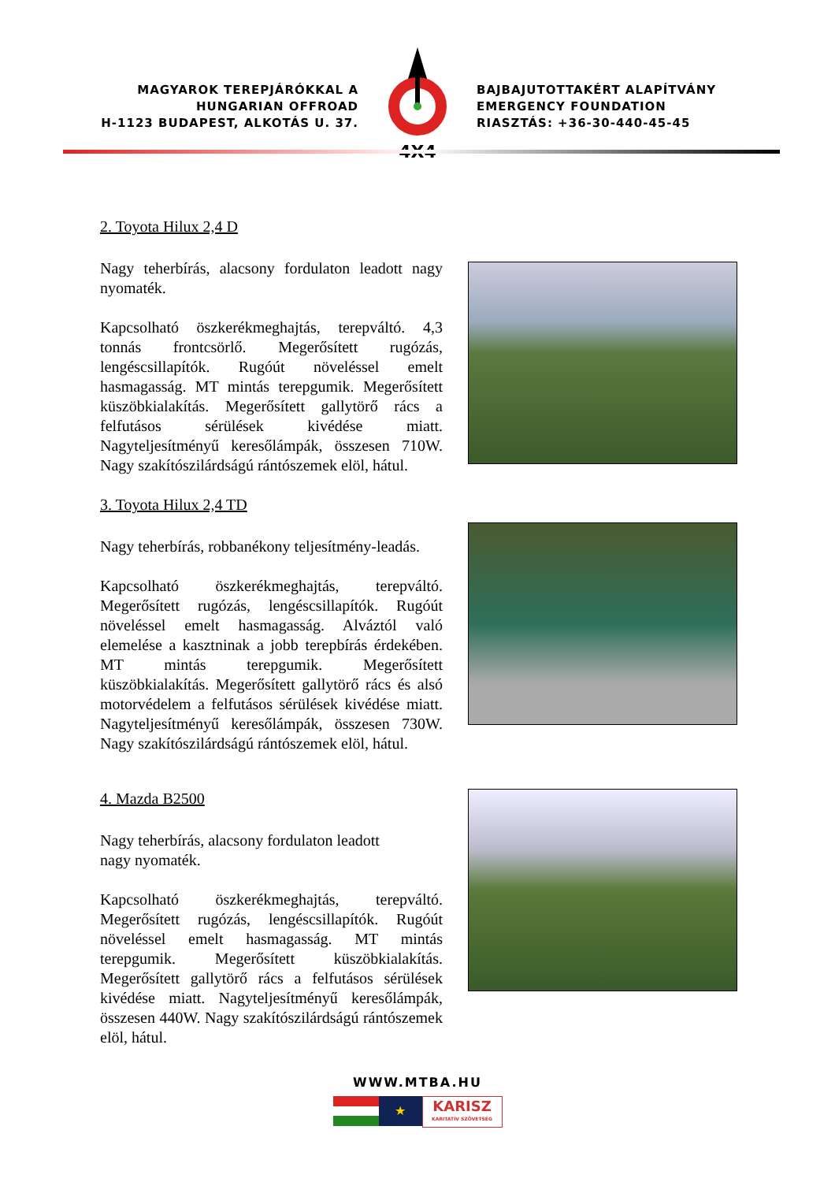MAGYAROK TEREPJÁRÓKKAL A
HUNGARIAN OFFROAD
H-1123 BUDAPEST, ALKOTÁS U. 37.
4X4
BAJBAJUTOTTAKÉRT ALAPÍTVÁNY
EMERGENCY FOUNDATION
RIASZTÁS: +36-30-440-45-45
2. Toyota Hilux 2,4 D
Nagy teherbírás, alacsony fordulaton leadott nagy nyomaték.
Kapcsolható öszkerékmeghajtás, terepváltó. 4,3 tonnás frontcsörlő. Megerősített rugózás, lengéscsillapítók. Rugóút növeléssel emelt hasmagasság. MT mintás terepgumik. Megerősített küszöbkialakítás. Megerősített gallytörő rács a felfutásos sérülések kivédése miatt. Nagyteljesítményű keresőlámpák, összesen 710W. Nagy szakítószilárdságú rántószemek elöl, hátul.
3. Toyota Hilux 2,4 TD
Nagy teherbírás, robbanékony teljesítmény-leadás.
Kapcsolható öszkerékmeghajtás, terepváltó. Megerősített rugózás, lengéscsillapítók. Rugóút növeléssel emelt hasmagasság. Alváztól való elemelése a kasztninak a jobb terepbírás érdekében. MT mintás terepgumik. Megerősített küszöbkialakítás. Megerősített gallytörő rács és alsó motorvédelem a felfutásos sérülések kivédése miatt. Nagyteljesítményű keresőlámpák, összesen 730W. Nagy szakítószilárdságú rántószemek elöl, hátul.
4. Mazda B2500
Nagy teherbírás, alacsony fordulaton leadott
nagy nyomaték.
Kapcsolható öszkerékmeghajtás, terepváltó. Megerősített rugózás, lengéscsillapítók. Rugóút növeléssel emelt hasmagasság. MT mintás terepgumik. Megerősített küszöbkialakítás. Megerősített gallytörő rács a felfutásos sérülések kivédése miatt. Nagyteljesítményű keresőlámpák, összesen 440W. Nagy szakítószilárdságú rántószemek elöl, hátul.
WWW.MTBA.HU
★
KARISZ
KARITATÍV SZÖVETSÉG